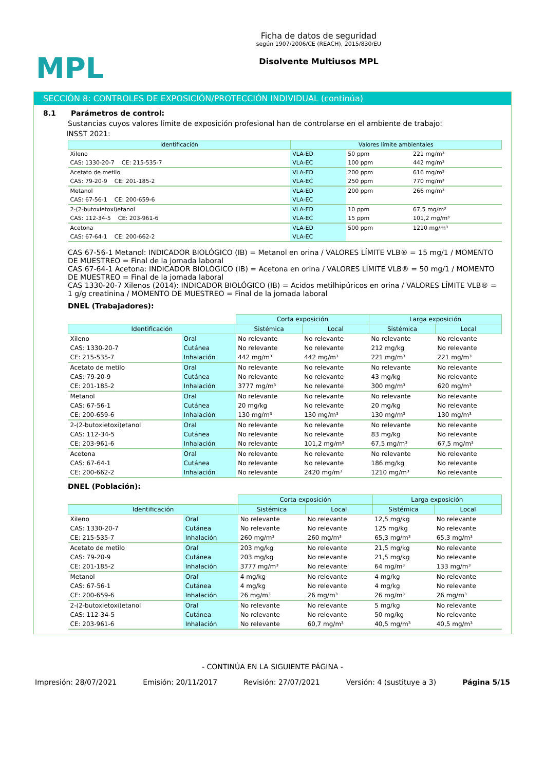MPL
Ficha de datos de seguridad
según 1907/2006/CE (REACH), 2015/830/EU
Disolvente Multiusos MPL
SECCIÓN 8: CONTROLES DE EXPOSICIÓN/PROTECCIÓN INDIVIDUAL (continúa)
8.1 Parámetros de control:
Sustancias cuyos valores límite de exposición profesional han de controlarse en el ambiente de trabajo:
INSST 2021:
| Identificación | | Valores límite ambientales | | |
| --- | --- | --- | --- | --- |
| Xileno | | VLA-ED | 50 ppm | 221 mg/m³ |
| CAS: 1330-20-7 CE: 215-535-7 | | VLA-EC | 100 ppm | 442 mg/m³ |
| Acetato de metilo | | VLA-ED | 200 ppm | 616 mg/m³ |
| CAS: 79-20-9 CE: 201-185-2 | | VLA-EC | 250 ppm | 770 mg/m³ |
| Metanol | | VLA-ED | 200 ppm | 266 mg/m³ |
| CAS: 67-56-1 CE: 200-659-6 | | VLA-EC | | |
| 2-(2-butoxietoxi)etanol | | VLA-ED | 10 ppm | 67,5 mg/m³ |
| CAS: 112-34-5 CE: 203-961-6 | | VLA-EC | 15 ppm | 101,2 mg/m³ |
| Acetona | | VLA-ED | 500 ppm | 1210 mg/m³ |
| CAS: 67-64-1 CE: 200-662-2 | | VLA-EC | | |
CAS 67-56-1 Metanol: INDICADOR BIOLÓGICO (IB) = Metanol en orina / VALORES LÍMITE VLB® = 15 mg/1 / MOMENTO DE MUESTREO = Final de la jomada laboral
CAS 67-64-1 Acetona: INDICADOR BIOLÓGICO (IB) = Acetona en orina / VALORES LÍMITE VLB® = 50 mg/1 / MOMENTO DE MUESTREO = Final de la jomada laboral
CAS 1330-20-7 Xilenos (2014): INDICADOR BIOLÓGICO (IB) = Acidos metilhipúricos en orina / VALORES LÍMITE VLB® = 1 g/g creatinina / MOMENTO DE MUESTREO = Final de la jomada laboral
DNEL (Trabajadores):
| | | Corta exposición | | Larga exposición | |
| Identificación | | Sistémica | Local | Sistémica | Local |
| Xileno | Oral | No relevante | No relevante | No relevante | No relevante |
| CAS: 1330-20-7 | Cutánea | No relevante | No relevante | 212 mg/kg | No relevante |
| CE: 215-535-7 | Inhalación | 442 mg/m³ | 442 mg/m³ | 221 mg/m³ | 221 mg/m³ |
| Acetato de metilo | Oral | No relevante | No relevante | No relevante | No relevante |
| CAS: 79-20-9 | Cutánea | No relevante | No relevante | 43 mg/kg | No relevante |
| CE: 201-185-2 | Inhalación | 3777 mg/m³ | No relevante | 300 mg/m³ | 620 mg/m³ |
| Metanol | Oral | No relevante | No relevante | No relevante | No relevante |
| CAS: 67-56-1 | Cutánea | 20 mg/kg | No relevante | 20 mg/kg | No relevante |
| CE: 200-659-6 | Inhalación | 130 mg/m³ | 130 mg/m³ | 130 mg/m³ | 130 mg/m³ |
| 2-(2-butoxietoxi)etanol | Oral | No relevante | No relevante | No relevante | No relevante |
| CAS: 112-34-5 | Cutánea | No relevante | No relevante | 83 mg/kg | No relevante |
| CE: 203-961-6 | Inhalación | No relevante | 101,2 mg/m³ | 67,5 mg/m³ | 67,5 mg/m³ |
| Acetona | Oral | No relevante | No relevante | No relevante | No relevante |
| CAS: 67-64-1 | Cutánea | No relevante | No relevante | 186 mg/kg | No relevante |
| CE: 200-662-2 | Inhalación | No relevante | 2420 mg/m³ | 1210 mg/m³ | No relevante |
DNEL (Población):
| | | Corta exposición | | Larga exposición | |
| Identificación | | Sistémica | Local | Sistémica | Local |
| Xileno | Oral | No relevante | No relevante | 12,5 mg/kg | No relevante |
| CAS: 1330-20-7 | Cutánea | No relevante | No relevante | 125 mg/kg | No relevante |
| CE: 215-535-7 | Inhalación | 260 mg/m³ | 260 mg/m³ | 65,3 mg/m³ | 65,3 mg/m³ |
| Acetato de metilo | Oral | 203 mg/kg | No relevante | 21,5 mg/kg | No relevante |
| CAS: 79-20-9 | Cutánea | 203 mg/kg | No relevante | 21,5 mg/kg | No relevante |
| CE: 201-185-2 | Inhalación | 3777 mg/m³ | No relevante | 64 mg/m³ | 133 mg/m³ |
| Metanol | Oral | 4 mg/kg | No relevante | 4 mg/kg | No relevante |
| CAS: 67-56-1 | Cutánea | 4 mg/kg | No relevante | 4 mg/kg | No relevante |
| CE: 200-659-6 | Inhalación | 26 mg/m³ | 26 mg/m³ | 26 mg/m³ | 26 mg/m³ |
| 2-(2-butoxietoxi)etanol | Oral | No relevante | No relevante | 5 mg/kg | No relevante |
| CAS: 112-34-5 | Cutánea | No relevante | No relevante | 50 mg/kg | No relevante |
| CE: 203-961-6 | Inhalación | No relevante | 60,7 mg/m³ | 40,5 mg/m³ | 40,5 mg/m³ |
- CONTINÚA EN LA SIGUIENTE PÁGINA -
Impresión: 28/07/2021 Emisión: 20/11/2017 Revisión: 27/07/2021 Versión: 4 (sustituye a 3) Página 5/15